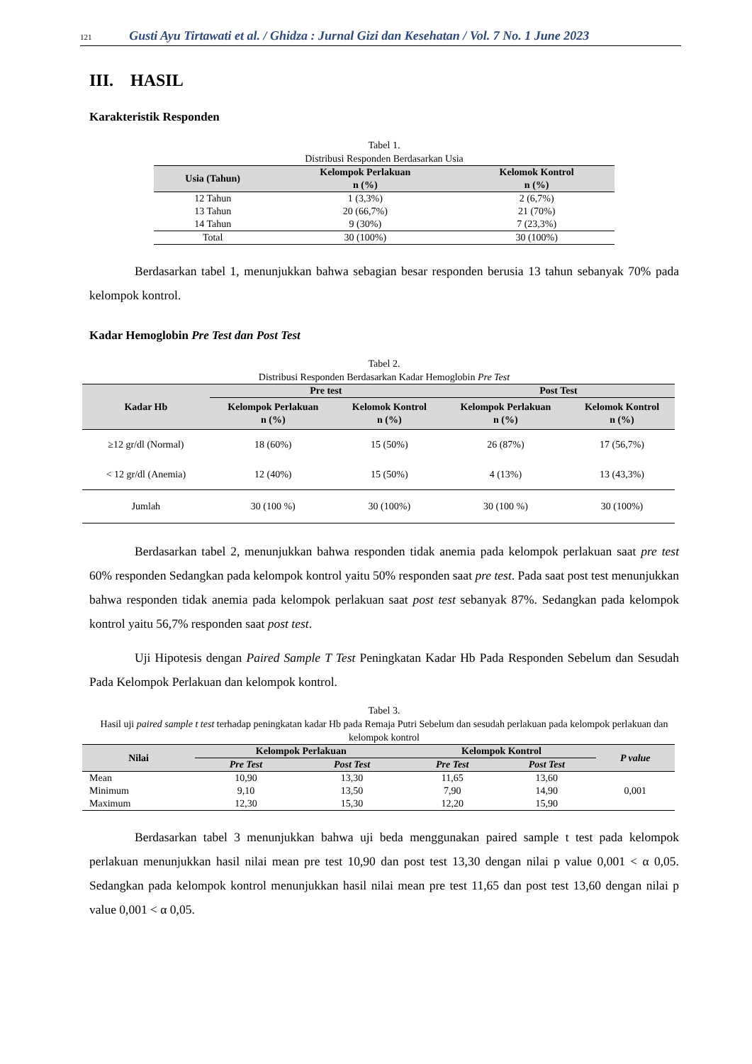121 Gusti Ayu Tirtawati et al. / Ghidza : Jurnal Gizi dan Kesehatan / Vol. 7 No. 1 June 2023
III. HASIL
Karakteristik Responden
Tabel 1.
Distribusi Responden Berdasarkan Usia
| Usia (Tahun) | Kelompok Perlakuan n (%) | Kelomok Kontrol n (%) |
| --- | --- | --- |
| 12 Tahun | 1 (3,3%) | 2 (6,7%) |
| 13 Tahun | 20 (66,7%) | 21 (70%) |
| 14 Tahun | 9 (30%) | 7 (23,3%) |
| Total | 30 (100%) | 30 (100%) |
Berdasarkan tabel 1, menunjukkan bahwa sebagian besar responden berusia 13 tahun sebanyak 70% pada kelompok kontrol.
Kadar Hemoglobin Pre Test dan Post Test
Tabel 2.
Distribusi Responden Berdasarkan Kadar Hemoglobin Pre Test
| Kadar Hb | Pre test | | Post Test | |
| --- | --- | --- | --- | --- |
| | Kelompok Perlakuan n (%) | Kelomok Kontrol n (%) | Kelompok Perlakuan n (%) | Kelomok Kontrol n (%) |
| ≥12 gr/dl (Normal) | 18 (60%) | 15 (50%) | 26 (87%) | 17 (56,7%) |
| < 12 gr/dl (Anemia) | 12 (40%) | 15 (50%) | 4 (13%) | 13 (43,3%) |
| Jumlah | 30 (100 %) | 30 (100%) | 30 (100 %) | 30 (100%) |
Berdasarkan tabel 2, menunjukkan bahwa responden tidak anemia pada kelompok perlakuan saat pre test 60% responden Sedangkan pada kelompok kontrol yaitu 50% responden saat pre test. Pada saat post test menunjukkan bahwa responden tidak anemia pada kelompok perlakuan saat post test sebanyak 87%. Sedangkan pada kelompok kontrol yaitu 56,7% responden saat post test.
Uji Hipotesis dengan Paired Sample T Test Peningkatan Kadar Hb Pada Responden Sebelum dan Sesudah Pada Kelompok Perlakuan dan kelompok kontrol.
Tabel 3.
Hasil uji paired sample t test terhadap peningkatan kadar Hb pada Remaja Putri Sebelum dan sesudah perlakuan pada kelompok perlakuan dan kelompok kontrol
| Nilai | Kelompok Perlakuan | | Kelompok Kontrol | | P value |
| --- | --- | --- | --- | --- | --- |
| | Pre Test | Post Test | Pre Test | Post Test | |
| Mean | 10,90 | 13,30 | 11,65 | 13,60 | 0,001 |
| Minimum | 9,10 | 13,50 | 7,90 | 14,90 | |
| Maximum | 12,30 | 15,30 | 12,20 | 15,90 | |
Berdasarkan tabel 3 menunjukkan bahwa uji beda menggunakan paired sample t test pada kelompok perlakuan menunjukkan hasil nilai mean pre test 10,90 dan post test 13,30 dengan nilai p value 0,001 < α 0,05. Sedangkan pada kelompok kontrol menunjukkan hasil nilai mean pre test 11,65 dan post test 13,60 dengan nilai p value 0,001 < α 0,05.